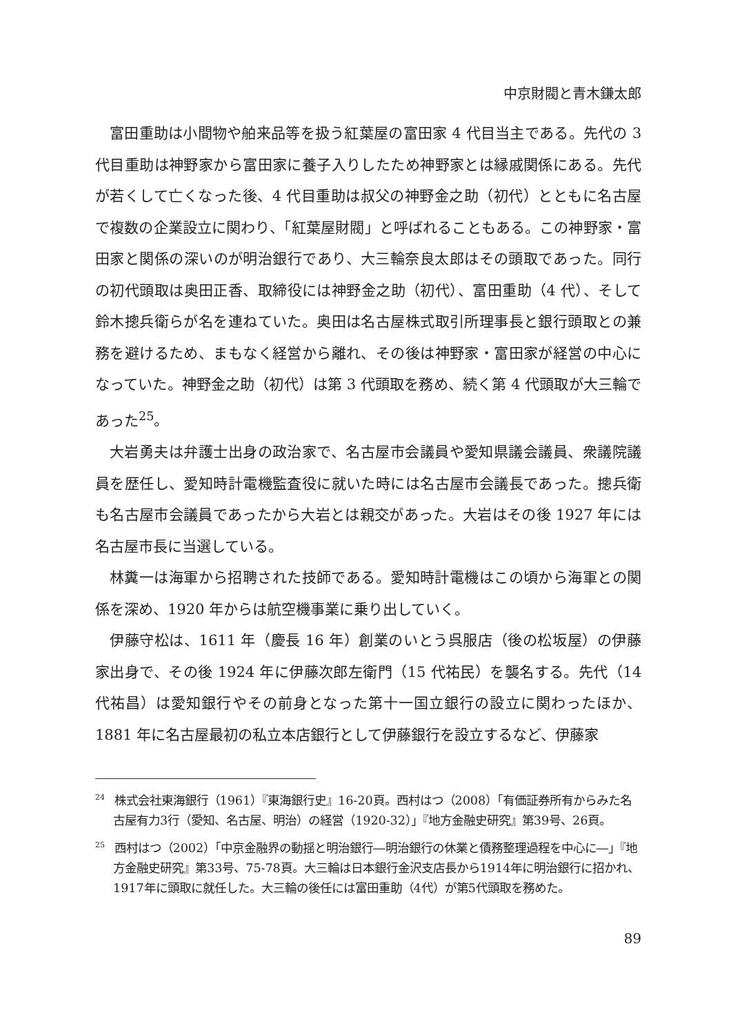中京財閥と青木鎌太郎
富田重助は小間物や舶来品等を扱う紅葉屋の富田家 4 代目当主である。先代の 3 代目重助は神野家から富田家に養子入りしたため神野家とは縁戚関係にある。先代が若くして亡くなった後、4 代目重助は叔父の神野金之助（初代）とともに名古屋で複数の企業設立に関わり、「紅葉屋財閥」と呼ばれることもある。この神野家・富田家と関係の深いのが明治銀行であり、大三輪奈良太郎はその頭取であった。同行の初代頭取は奥田正香、取締役には神野金之助（初代）、富田重助（4 代）、そして鈴木摠兵衛らが名を連ねていた。奥田は名古屋株式取引所理事長と銀行頭取との兼務を避けるため、まもなく経営から離れ、その後は神野家・富田家が経営の中心になっていた。神野金之助（初代）は第 3 代頭取を務め、続く第 4 代頭取が大三輪であった<sup>25</sup>。
大岩勇夫は弁護士出身の政治家で、名古屋市会議員や愛知県議会議員、衆議院議員を歴任し、愛知時計電機監査役に就いた時には名古屋市会議長であった。摠兵衛も名古屋市会議員であったから大岩とは親交があった。大岩はその後 1927 年には名古屋市長に当選している。
林糞一は海軍から招聘された技師である。愛知時計電機はこの頃から海軍との関係を深め、1920 年からは航空機事業に乗り出していく。
伊藤守松は、1611 年（慶長 16 年）創業のいとう呉服店（後の松坂屋）の伊藤家出身で、その後 1924 年に伊藤次郎左衛門（15 代祐民）を襲名する。先代（14 代祐昌）は愛知銀行やその前身となった第十一国立銀行の設立に関わったほか、1881 年に名古屋最初の私立本店銀行として伊藤銀行を設立するなど、伊藤家
<sup>24</sup> 株式会社東海銀行（1961）『東海銀行史』16-20頁。西村はつ（2008）「有価証券所有からみた名古屋有力3行（愛知、名古屋、明治）の経営（1920-32）」『地方金融史研究』第39号、26頁。
<sup>25</sup> 西村はつ（2002）「中京金融界の動揺と明治銀行―明治銀行の休業と債務整理過程を中心に―」『地方金融史研究』第33号、75-78頁。大三輪は日本銀行金沢支店長から1914年に明治銀行に招かれ、1917年に頭取に就任した。大三輪の後任には富田重助（4代）が第5代頭取を務めた。
89